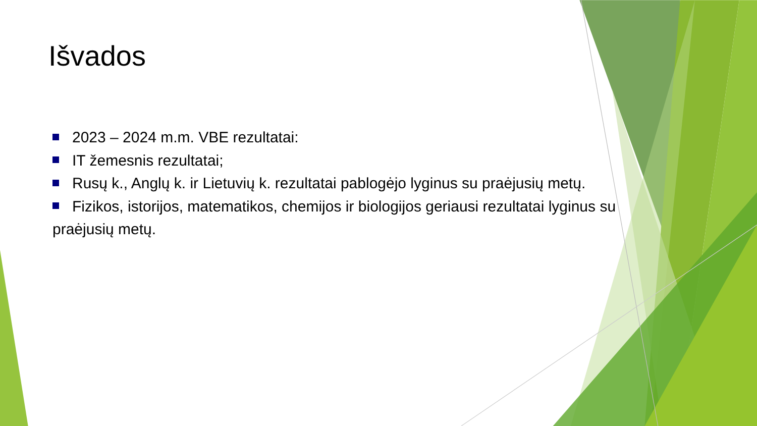Išvados
2023 – 2024 m.m. VBE rezultatai:
IT žemesnis rezultatai;
Rusų k., Anglų k. ir Lietuvių k. rezultatai pablogėjo lyginus su praėjusių metų.
Fizikos, istorijos, matematikos, chemijos ir biologijos geriausi rezultatai lyginus su praėjusių metų.